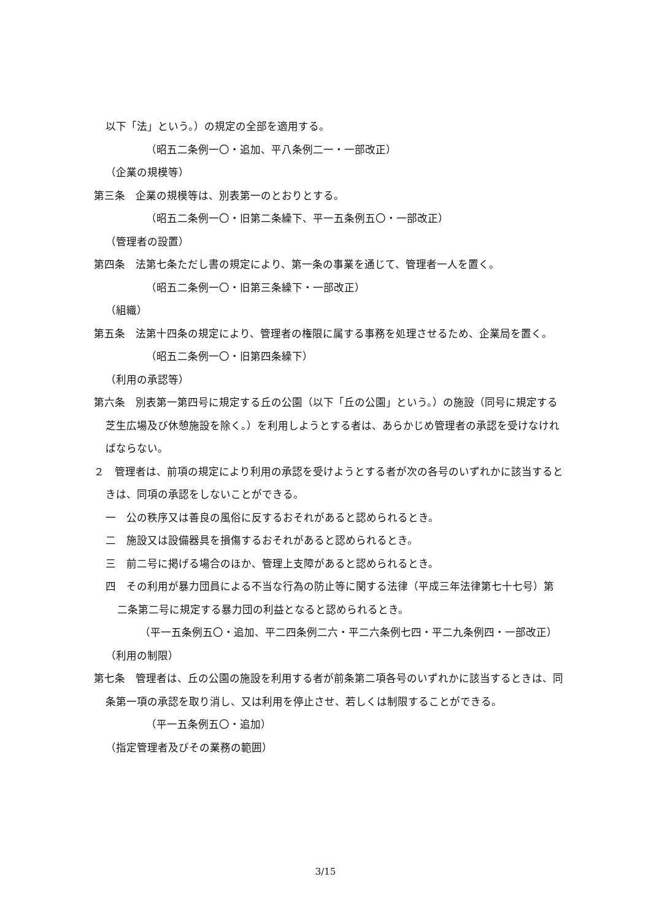以下「法」という。）の規定の全部を適用する。
（昭五二条例一〇・追加、平八条例二一・一部改正）
（企業の規模等）
第三条　企業の規模等は、別表第一のとおりとする。
（昭五二条例一〇・旧第二条繰下、平一五条例五〇・一部改正）
（管理者の設置）
第四条　法第七条ただし書の規定により、第一条の事業を通じて、管理者一人を置く。
（昭五二条例一〇・旧第三条繰下・一部改正）
（組織）
第五条　法第十四条の規定により、管理者の権限に属する事務を処理させるため、企業局を置く。
（昭五二条例一〇・旧第四条繰下）
（利用の承認等）
第六条　別表第一第四号に規定する丘の公園（以下「丘の公園」という。）の施設（同号に規定する芝生広場及び休憩施設を除く。）を利用しようとする者は、あらかじめ管理者の承認を受けなければならない。
２　管理者は、前項の規定により利用の承認を受けようとする者が次の各号のいずれかに該当するときは、同項の承認をしないことができる。
一　公の秩序又は善良の風俗に反するおそれがあると認められるとき。
二　施設又は設備器具を損傷するおそれがあると認められるとき。
三　前二号に掲げる場合のほか、管理上支障があると認められるとき。
四　その利用が暴力団員による不当な行為の防止等に関する法律（平成三年法律第七十七号）第二条第二号に規定する暴力団の利益となると認められるとき。
（平一五条例五〇・追加、平二四条例二六・平二六条例七四・平二九条例四・一部改正）
（利用の制限）
第七条　管理者は、丘の公園の施設を利用する者が前条第二項各号のいずれかに該当するときは、同条第一項の承認を取り消し、又は利用を停止させ、若しくは制限することができる。
（平一五条例五〇・追加）
（指定管理者及びその業務の範囲）
3/15